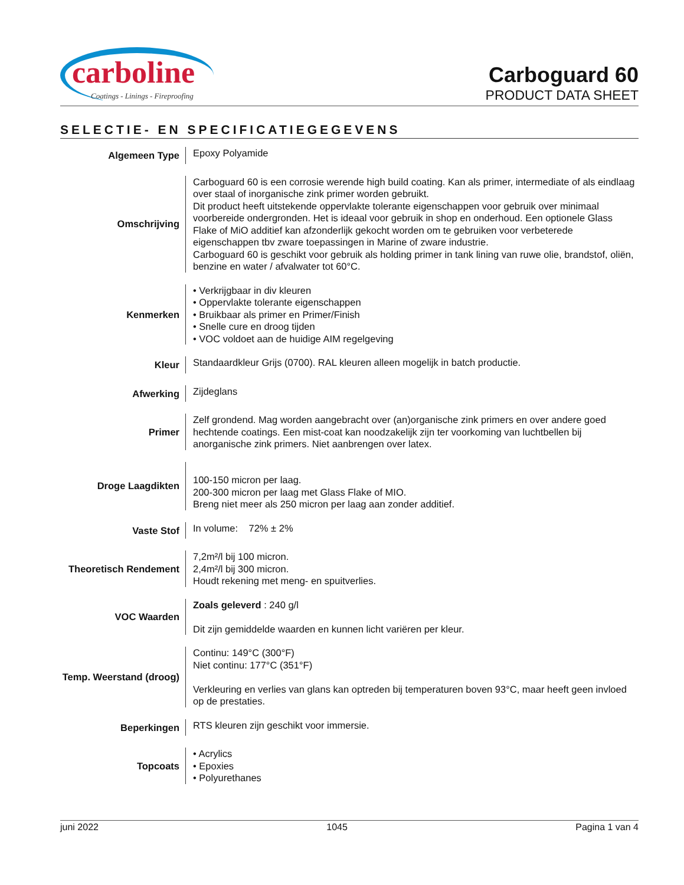carboline
Coatings - Linings - Fireproofing
Carboguard 60
PRODUCT DATA SHEET
SELECTIE- EN SPECIFICATIEGEGEVENS
| Algemeen Type | Epoxy Polyamide |
| Omschrijving | Carboguard 60 is een corrosie werende high build coating. Kan als primer, intermediate of als eindlaag over staal of inorganische zink primer worden gebruikt. Dit product heeft uitstekende oppervlakte tolerante eigenschappen voor gebruik over minimaal voorbereide ondergronden. Het is ideaal voor gebruik in shop en onderhoud. Een optionele Glass Flake of MiO additief kan afzonderlijk gekocht worden om te gebruiken voor verbeterede eigenschappen tbv zware toepassingen in Marine of zware industrie. Carboguard 60 is geschikt voor gebruik als holding primer in tank lining van ruwe olie, brandstof, oliën, benzine en water / afvalwater tot 60°C. |
| Kenmerken | • Verkrijgbaar in div kleuren • Oppervlakte tolerante eigenschappen • Bruikbaar als primer en Primer/Finish • Snelle cure en droog tijden • VOC voldoet aan de huidige AIM regelgeving |
| Kleur | Standaardkleur Grijs (0700). RAL kleuren alleen mogelijk in batch productie. |
| Afwerking | Zijdeglans |
| Primer | Zelf grondend. Mag worden aangebracht over (an)organische zink primers en over andere goed hechtende coatings. Een mist-coat kan noodzakelijk zijn ter voorkoming van luchtbellen bij anorganische zink primers. Niet aanbrengen over latex. |
| Droge Laagdikten | 100-150 micron per laag. 200-300 micron per laag met Glass Flake of MIO. Breng niet meer als 250 micron per laag aan zonder additief. |
| Vaste Stof | In volume: 72% ± 2% |
| Theoretisch Rendement | 7,2m²/l bij 100 micron. 2,4m²/l bij 300 micron. Houdt rekening met meng- en spuitverlies. |
| VOC Waarden | Zoals geleverd : 240 g/l Dit zijn gemiddelde waarden en kunnen licht variëren per kleur. |
| Temp. Weerstand (droog) | Continu: 149°C (300°F) Niet continu: 177°C (351°F) Verkleuring en verlies van glans kan optreden bij temperaturen boven 93°C, maar heeft geen invloed op de prestaties. |
| Beperkingen | RTS kleuren zijn geschikt voor immersie. |
| Topcoats | • Acrylics • Epoxies • Polyurethanes |
juni 2022 1045 Pagina 1 van 4